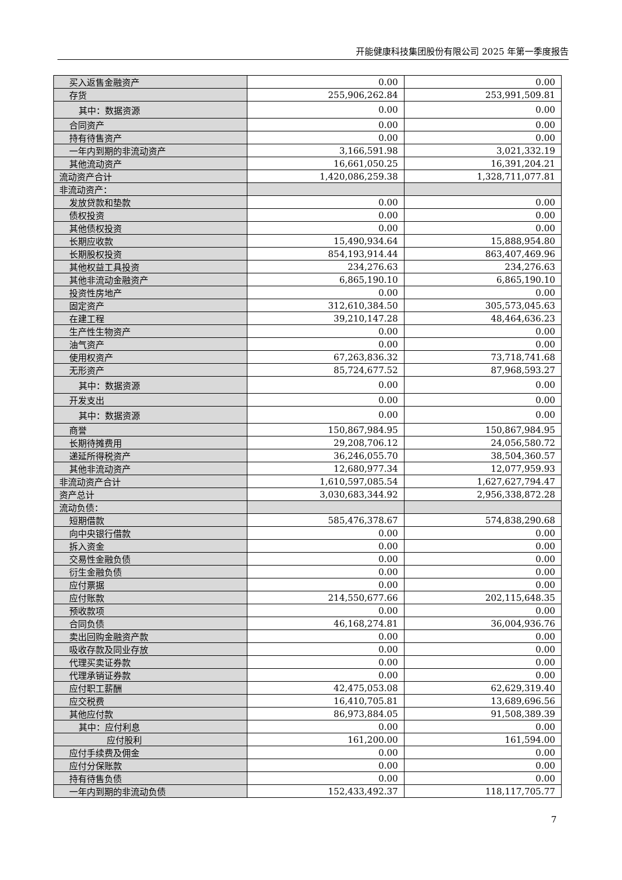开能健康科技集团股份有限公司 2025 年第一季度报告
| 买入返售金融资产 | 0.00 | 0.00 |
| 存货 | 255,906,262.84 | 253,991,509.81 |
| 其中：数据资源 | 0.00 | 0.00 |
| 合同资产 | 0.00 | 0.00 |
| 持有待售资产 | 0.00 | 0.00 |
| 一年内到期的非流动资产 | 3,166,591.98 | 3,021,332.19 |
| 其他流动资产 | 16,661,050.25 | 16,391,204.21 |
| 流动资产合计 | 1,420,086,259.38 | 1,328,711,077.81 |
| 非流动资产： | | |
| 发放贷款和垫款 | 0.00 | 0.00 |
| 债权投资 | 0.00 | 0.00 |
| 其他债权投资 | 0.00 | 0.00 |
| 长期应收款 | 15,490,934.64 | 15,888,954.80 |
| 长期股权投资 | 854,193,914.44 | 863,407,469.96 |
| 其他权益工具投资 | 234,276.63 | 234,276.63 |
| 其他非流动金融资产 | 6,865,190.10 | 6,865,190.10 |
| 投资性房地产 | 0.00 | 0.00 |
| 固定资产 | 312,610,384.50 | 305,573,045.63 |
| 在建工程 | 39,210,147.28 | 48,464,636.23 |
| 生产性生物资产 | 0.00 | 0.00 |
| 油气资产 | 0.00 | 0.00 |
| 使用权资产 | 67,263,836.32 | 73,718,741.68 |
| 无形资产 | 85,724,677.52 | 87,968,593.27 |
| 其中：数据资源 | 0.00 | 0.00 |
| 开发支出 | 0.00 | 0.00 |
| 其中：数据资源 | 0.00 | 0.00 |
| 商誉 | 150,867,984.95 | 150,867,984.95 |
| 长期待摊费用 | 29,208,706.12 | 24,056,580.72 |
| 递延所得税资产 | 36,246,055.70 | 38,504,360.57 |
| 其他非流动资产 | 12,680,977.34 | 12,077,959.93 |
| 非流动资产合计 | 1,610,597,085.54 | 1,627,627,794.47 |
| 资产总计 | 3,030,683,344.92 | 2,956,338,872.28 |
| 流动负债： | | |
| 短期借款 | 585,476,378.67 | 574,838,290.68 |
| 向中央银行借款 | 0.00 | 0.00 |
| 拆入资金 | 0.00 | 0.00 |
| 交易性金融负债 | 0.00 | 0.00 |
| 衍生金融负债 | 0.00 | 0.00 |
| 应付票据 | 0.00 | 0.00 |
| 应付账款 | 214,550,677.66 | 202,115,648.35 |
| 预收款项 | 0.00 | 0.00 |
| 合同负债 | 46,168,274.81 | 36,004,936.76 |
| 卖出回购金融资产款 | 0.00 | 0.00 |
| 吸收存款及同业存放 | 0.00 | 0.00 |
| 代理买卖证券款 | 0.00 | 0.00 |
| 代理承销证券款 | 0.00 | 0.00 |
| 应付职工薪酬 | 42,475,053.08 | 62,629,319.40 |
| 应交税费 | 16,410,705.81 | 13,689,696.56 |
| 其他应付款 | 86,973,884.05 | 91,508,389.39 |
| 其中：应付利息 | 0.00 | 0.00 |
| 应付股利 | 161,200.00 | 161,594.00 |
| 应付手续费及佣金 | 0.00 | 0.00 |
| 应付分保账款 | 0.00 | 0.00 |
| 持有待售负债 | 0.00 | 0.00 |
| 一年内到期的非流动负债 | 152,433,492.37 | 118,117,705.77 |
7